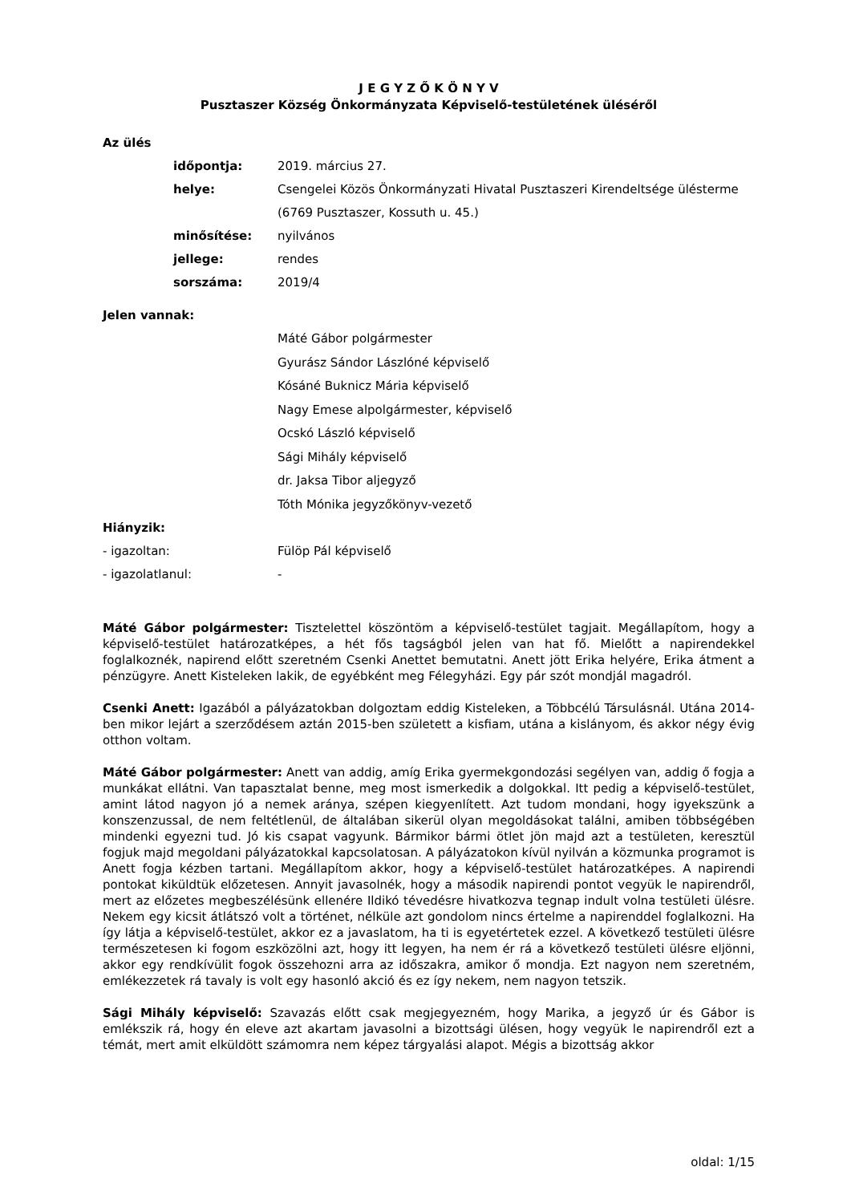J E G Y Z Ő K Ö N Y V
Pusztaszer Község Önkormányzata Képviselő-testületének üléséről
Az ülés
időpontja: 2019. március 27.
helye: Csengelei Közös Önkormányzati Hivatal Pusztaszeri Kirendeltsége ülésterme
(6769 Pusztaszer, Kossuth u. 45.)
minősítése: nyilvános
jellege: rendes
sorszáma: 2019/4
Jelen vannak:
Máté Gábor polgármester
Gyurász Sándor Lászlóné képviselő
Kósáné Buknicz Mária képviselő
Nagy Emese alpolgármester, képviselő
Ocskó László képviselő
Sági Mihály képviselő
dr. Jaksa Tibor aljegyző
Tóth Mónika jegyzőkönyv-vezető
Hiányzik:
- igazoltan: Fülöp Pál képviselő
- igazolatlanul: -
Máté Gábor polgármester: Tisztelettel köszöntöm a képviselő-testület tagjait. Megállapítom, hogy a képviselő-testület határozatképes, a hét fős tagságból jelen van hat fő. Mielőtt a napirendekkel foglalkoznék, napirend előtt szeretném Csenki Anettet bemutatni. Anett jött Erika helyére, Erika átment a pénzügyre. Anett Kisteleken lakik, de egyébként meg Félegyházi. Egy pár szót mondjál magadról.
Csenki Anett: Igazából a pályázatokban dolgoztam eddig Kisteleken, a Többcélú Társulásnál. Utána 2014-ben mikor lejárt a szerződésem aztán 2015-ben született a kisfiam, utána a kislányom, és akkor négy évig otthon voltam.
Máté Gábor polgármester: Anett van addig, amíg Erika gyermekgondozási segélyen van, addig ő fogja a munkákat ellátni. Van tapasztalat benne, meg most ismerkedik a dolgokkal. Itt pedig a képviselő-testület, amint látod nagyon jó a nemek aránya, szépen kiegyenlített. Azt tudom mondani, hogy igyekszünk a konszenzussal, de nem feltétlenül, de általában sikerül olyan megoldásokat találni, amiben többségében mindenki egyezni tud. Jó kis csapat vagyunk. Bármikor bármi ötlet jön majd azt a testületen, keresztül fogjuk majd megoldani pályázatokkal kapcsolatosan. A pályázatokon kívül nyilván a közmunka programot is Anett fogja kézben tartani. Megállapítom akkor, hogy a képviselő-testület határozatképes. A napirendi pontokat kiküldtük előzetesen. Annyit javasolnék, hogy a második napirendi pontot vegyük le napirendről, mert az előzetes megbeszélésünk ellenére Ildikó tévedésre hivatkozva tegnap indult volna testületi ülésre. Nekem egy kicsit átlátszó volt a történet, nélküle azt gondolom nincs értelme a napirenddel foglalkozni. Ha így látja a képviselő-testület, akkor ez a javaslatom, ha ti is egyetértetek ezzel. A következő testületi ülésre természetesen ki fogom eszközölni azt, hogy itt legyen, ha nem ér rá a következő testületi ülésre eljönni, akkor egy rendkívülit fogok összehozni arra az időszakra, amikor ő mondja. Ezt nagyon nem szeretném, emlékezzetek rá tavaly is volt egy hasonló akció és ez így nekem, nem nagyon tetszik.
Sági Mihály képviselő: Szavazás előtt csak megjegyezném, hogy Marika, a jegyző úr és Gábor is emlékszik rá, hogy én eleve azt akartam javasolni a bizottsági ülésen, hogy vegyük le napirendről ezt a témát, mert amit elküldött számomra nem képez tárgyalási alapot. Mégis a bizottság akkor
oldal: 1/15